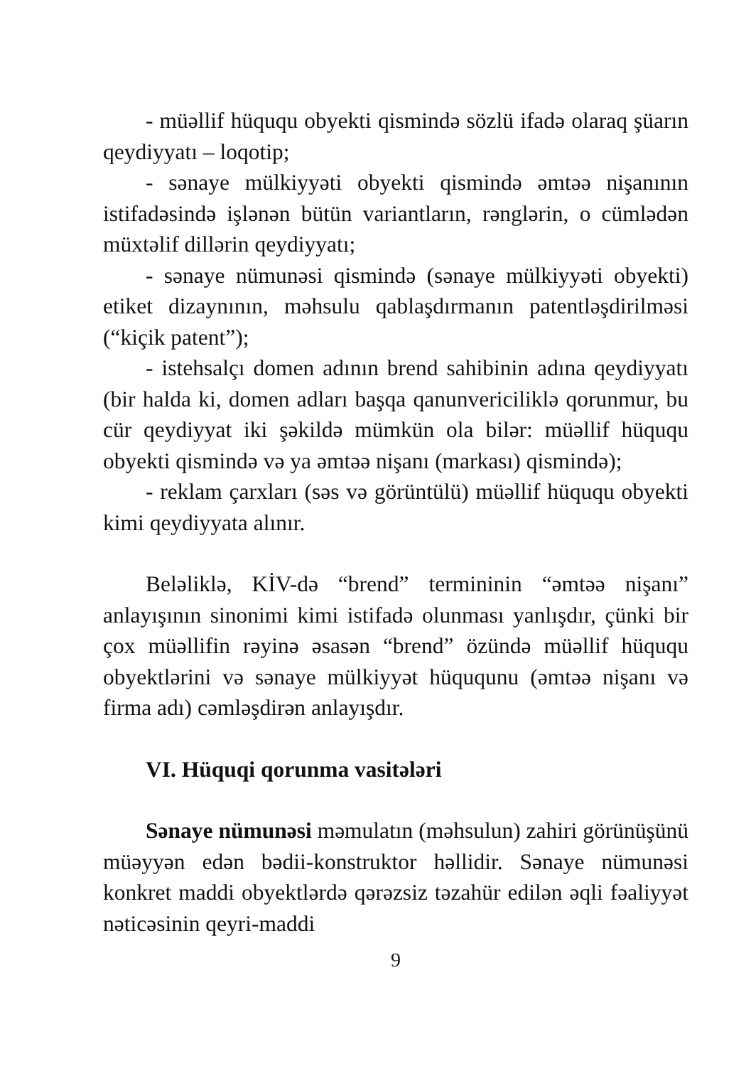- müəllif hüququ obyekti qismində sözlü ifadə olaraq şüarın qeydiyyatı – loqotip;
- sənaye mülkiyyəti obyekti qismində əmtəə nişanının istifadəsində işlənən bütün variantların, rənglərin, o cümlədən müxtəlif dillərin qeydiyyatı;
- sənaye nümunəsi qismində (sənaye mülkiyyəti obyekti) etiket dizaynının, məhsulu qablaşdırmanın patentləşdirilməsi (“kiçik patent”);
- istehsalçı domen adının brend sahibinin adına qeydiyyatı (bir halda ki, domen adları başqa qanunvericiliklə qorunmur, bu cür qeydiyyat iki şəkildə mümkün ola bilər: müəllif hüququ obyekti qismində və ya əmtəə nişanı (markası) qismində);
- reklam çarxları (səs və görüntülü) müəllif hüququ obyekti kimi qeydiyyata alınır.
Beləliklə, KİV-də “brend” termininin “əmtəə nişanı” anlayışının sinonimi kimi istifadə olunması yanlışdır, çünki bir çox müəllifin rəyinə əsasən “brend” özündə müəllif hüququ obyektlərini və sənaye mülkiyyət hüququnu (əmtəə nişanı və firma adı) cəmləşdirən anlayışdır.
VI. Hüquqi qorunma vasitələri
Sənaye nümunəsi məmulatın (məhsulun) zahiri görünüşünü müəyyən edən bədii-konstruktor həllidir. Sənaye nümunəsi konkret maddi obyektlərdə qərəzsiz təzahür edilən əqli fəaliyyət nəticəsinin qeyri-maddi
9